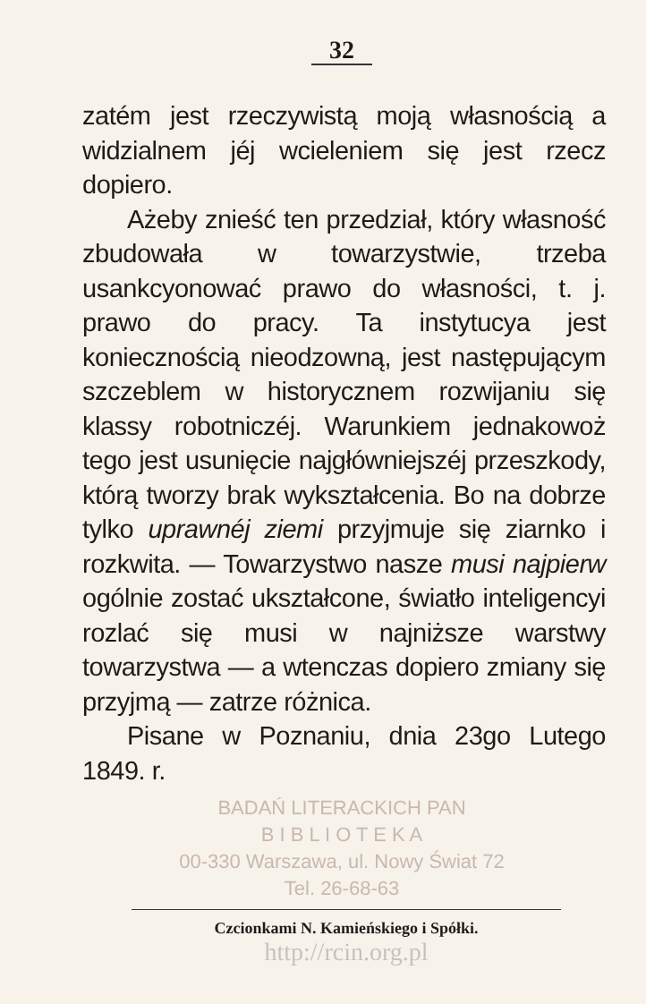32
zatém jest rzeczywistą moją własnością a widzialnem jéj wcieleniem się jest rzecz dopiero.
Ażeby znieść ten przedział, który własność zbudowała w towarzystwie, trzeba usankcyonować prawo do własności, t. j. prawo do pracy. Ta instytucya jest koniecznością nieodzowną, jest następującym szczeblem w historycznem rozwijaniu się klassy robotniczéj. Warunkiem jednakowoż tego jest usunięcie najgłówniejszéj przeszkody, którą tworzy brak wykształcenia. Bo na dobrze tylko uprawnéj ziemi przyjmuje się ziarnko i rozkwita. — Towarzystwo nasze musi najpierw ogólnie zostać ukształcone, światło inteligencyi rozlać się musi w najniższe warstwy towarzystwa — a wtenczas dopiero zmiany się przyjmą — zatrze różnica.
Pisane w Poznaniu, dnia 23go Lutego 1849. r.
BADAŃ LITERACKICH PAN
B I B L I O T E K A
00-330 Warszawa, ul. Nowy Świat 72
Tel. 26-68-63
Czcionkami N. Kamieńskiego i Spółki.
http://rcin.org.pl